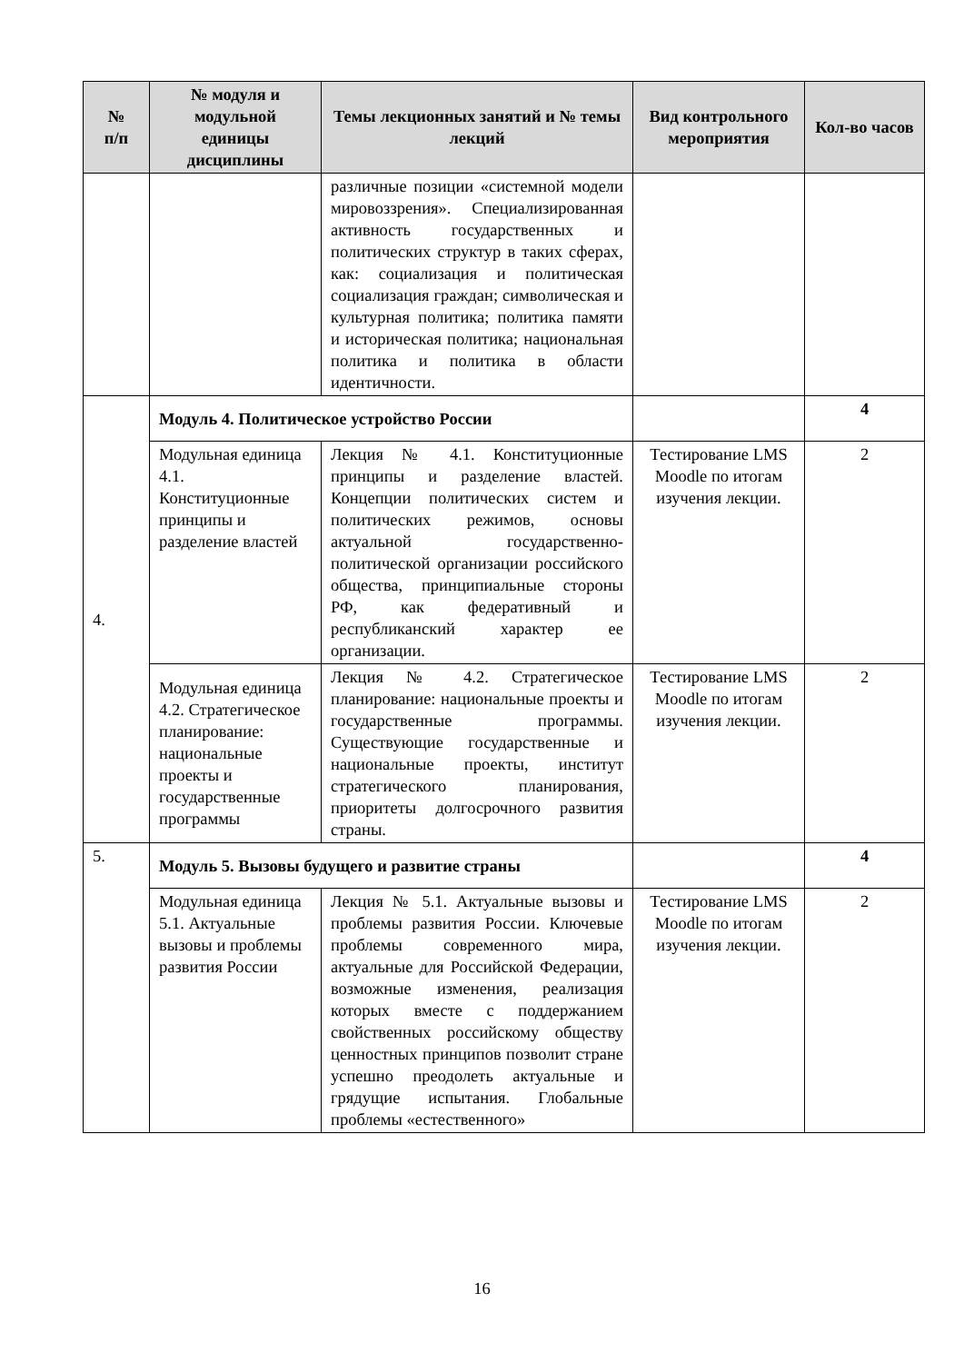| № п/п | № модуля и модульной единицы дисциплины | Темы лекционных занятий и № темы лекций | Вид контрольного мероприятия | Кол-во часов |
| --- | --- | --- | --- | --- |
| | | различные позиции «системной модели мировоззрения». Специализированная активность государственных и политических структур в таких сферах, как: социализация и политическая социализация граждан; символическая и культурная политика; политика памяти и историческая политика; национальная политика и политика в области идентичности. | | |
| 4. | Модуль 4. Политическое устройство России | | | 4 |
| | Модульная единица 4.1. Конституционные принципы и разделение властей | Лекция № 4.1. Конституционные принципы и разделение властей. Концепции политических систем и политических режимов, основы актуальной государственно-политической организации российского общества, принципиальные стороны РФ, как федеративный и республиканский характер ее организации. | Тестирование LMS Moodle по итогам изучения лекции. | 2 |
| | Модульная единица 4.2. Стратегическое планирование: национальные проекты и государственные программы | Лекция № 4.2. Стратегическое планирование: национальные проекты и государственные программы. Существующие государственные и национальные проекты, институт стратегического планирования, приоритеты долгосрочного развития страны. | Тестирование LMS Moodle по итогам изучения лекции. | 2 |
| 5. | Модуль 5. Вызовы будущего и развитие страны | | | 4 |
| | Модульная единица 5.1. Актуальные вызовы и проблемы развития России | Лекция № 5.1. Актуальные вызовы и проблемы развития России. Ключевые проблемы современного мира, актуальные для Российской Федерации, возможные изменения, реализация которых вместе с поддержанием свойственных российскому обществу ценностных принципов позволит стране успешно преодолеть актуальные и грядущие испытания. Глобальные проблемы «естественного» | Тестирование LMS Moodle по итогам изучения лекции. | 2 |
16